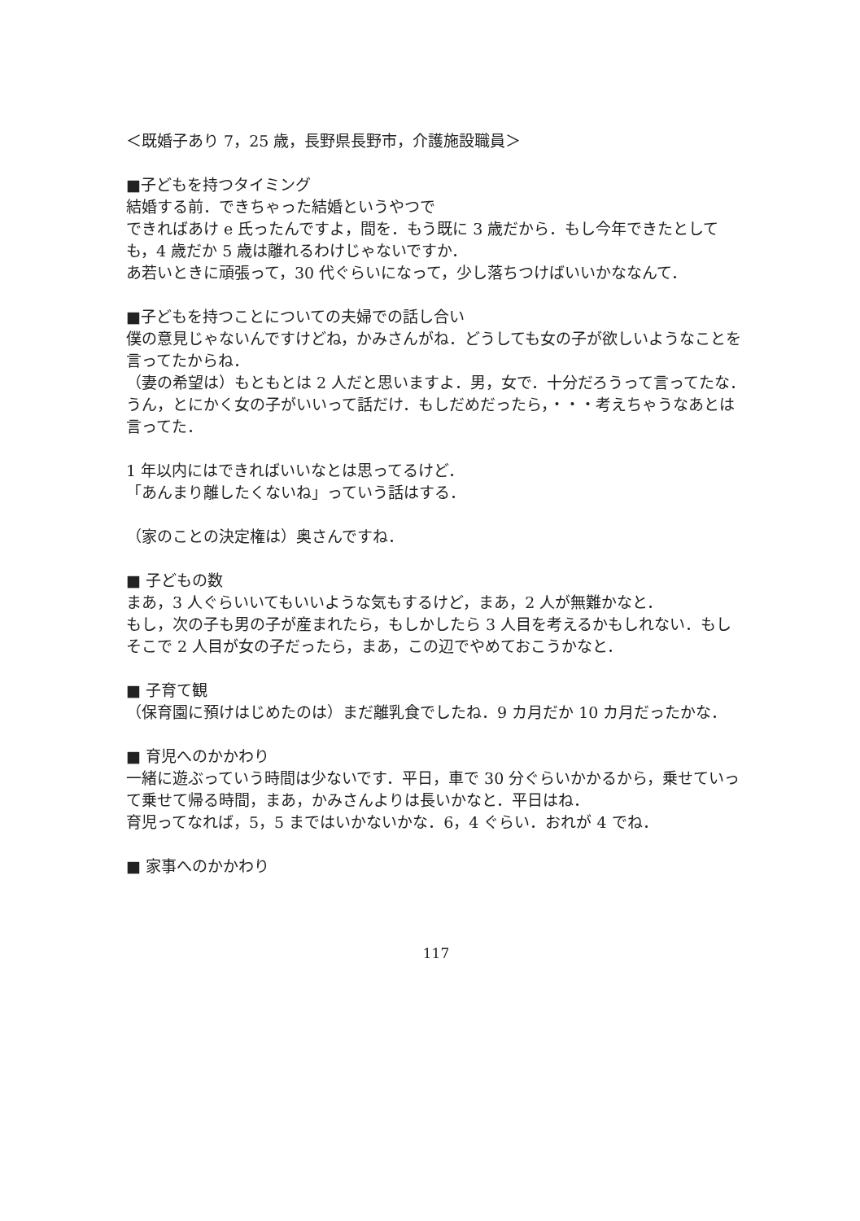＜既婚子あり 7，25 歳，長野県長野市，介護施設職員＞
■子どもを持つタイミング
結婚する前．できちゃった結婚というやつで
できればあけ e 氏ったんですよ，間を．もう既に 3 歳だから．もし今年できたとしても，4 歳だか 5 歳は離れるわけじゃないですか．
あ若いときに頑張って，30 代ぐらいになって，少し落ちつけばいいかななんて．
■子どもを持つことについての夫婦での話し合い
僕の意見じゃないんですけどね，かみさんがね．どうしても女の子が欲しいようなことを言ってたからね．
（妻の希望は）もともとは 2 人だと思いますよ．男，女で．十分だろうって言ってたな．
うん，とにかく女の子がいいって話だけ．もしだめだったら，・・・考えちゃうなあとは言ってた．
1 年以内にはできればいいなとは思ってるけど．
「あんまり離したくないね」っていう話はする．
（家のことの決定権は）奥さんですね．
■ 子どもの数
まあ，3 人ぐらいいてもいいような気もするけど，まあ，2 人が無難かなと．
もし，次の子も男の子が産まれたら，もしかしたら 3 人目を考えるかもしれない．もしそこで 2 人目が女の子だったら，まあ，この辺でやめておこうかなと．
■ 子育て観
（保育園に預けはじめたのは）まだ離乳食でしたね．9 カ月だか 10 カ月だったかな．
■ 育児へのかかわり
一緒に遊ぶっていう時間は少ないです．平日，車で 30 分ぐらいかかるから，乗せていって乗せて帰る時間，まあ，かみさんよりは長いかなと．平日はね．
育児ってなれば，5，5 まではいかないかな．6，4 ぐらい．おれが 4 でね．
■ 家事へのかかわり
117